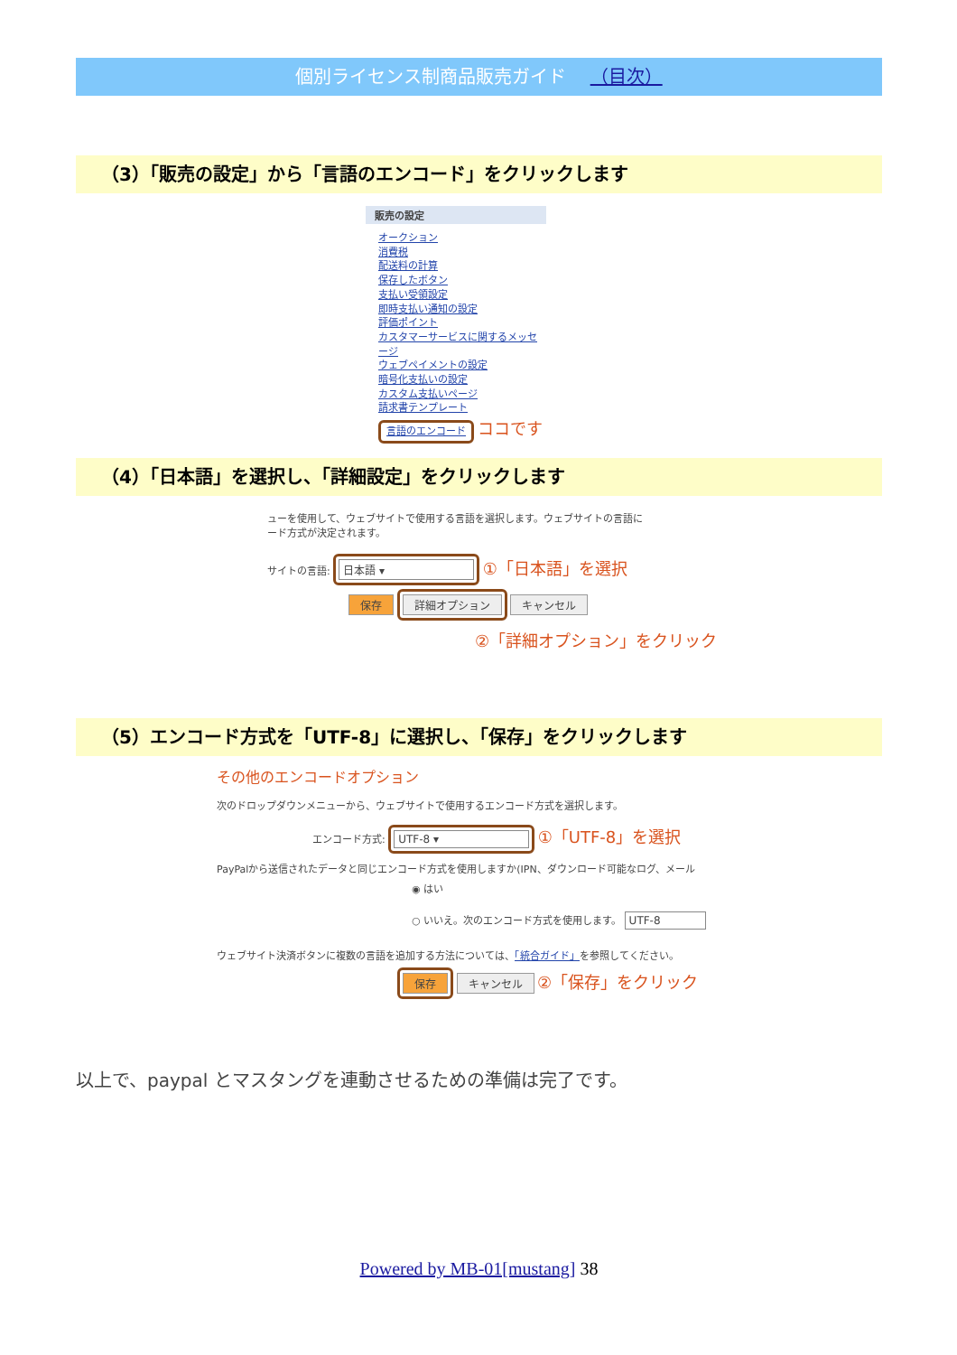個別ライセンス制商品販売ガイド （目次）
（3）「販売の設定」から「言語のエンコード」をクリックします
販売の設定
オークション
消費税
配送料の計算
保存したボタン
支払い受領設定
即時支払い通知の設定
評価ポイント
カスタマーサービスに関するメッセージ
ウェブペイメントの設定
暗号化支払いの設定
カスタム支払いページ
請求書テンプレート
言語のエンコード ココです
（4）「日本語」を選択し、「詳細設定」をクリックします
ューを使用して、ウェブサイトで使用する言語を選択します。ウェブサイトの言語に
ード方式が決定されます。
サイトの言語: 日本語 ▾ ①「日本語」を選択
保存 詳細オプション キャンセル
②「詳細オプション」をクリック
（5）エンコード方式を「UTF-8」に選択し、「保存」をクリックします
その他のエンコードオプション
次のドロップダウンメニューから、ウェブサイトで使用するエンコード方式を選択します。
エンコード方式: UTF-8 ▾ ①「UTF-8」を選択
PayPalから送信されたデータと同じエンコード方式を使用しますか(IPN、ダウンロード可能なログ、メール
◉ はい
○ いいえ。次のエンコード方式を使用します。 UTF-8
ウェブサイト決済ボタンに複数の言語を追加する方法については、「統合ガイド」を参照してください。
保存 キャンセル ②「保存」をクリック
以上で、paypal とマスタングを連動させるための準備は完了です。
Powered by MB-01[mustang] 38